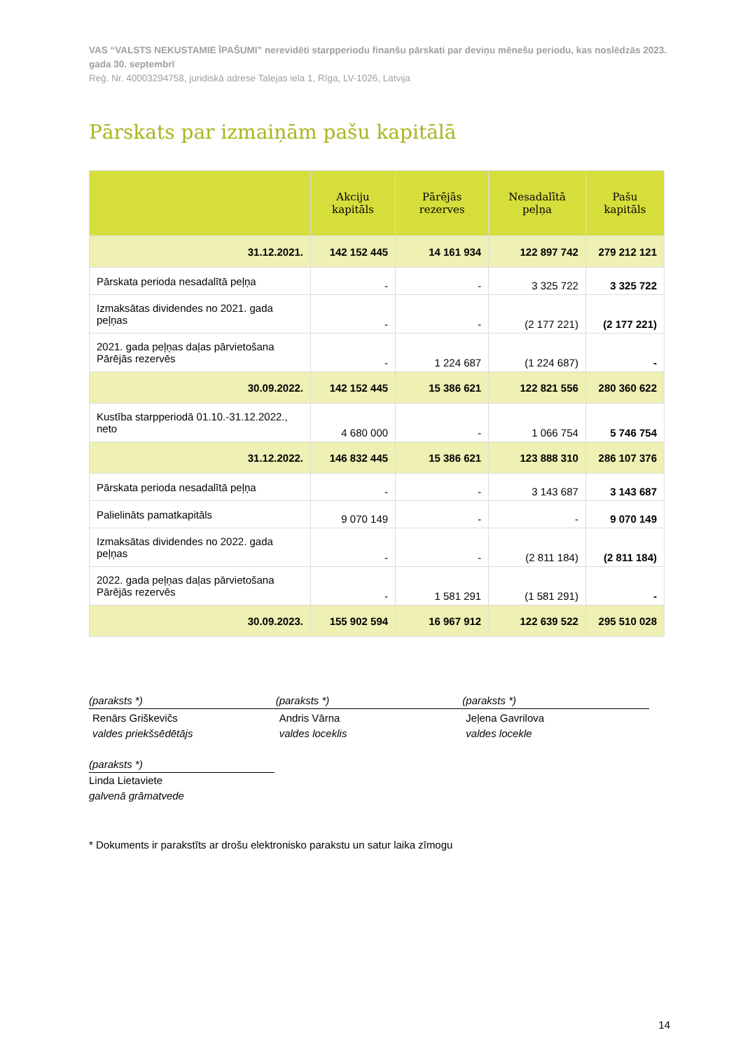VAS “VALSTS NEKUSTAMIE ĪPAŠUMI” nerevidēti starpperiodu finanšu pārskati par deviņu mēnešu periodu, kas noslēdzās 2023. gada 30. septembrī
Reģ. Nr. 40003294758, juridiskā adrese Talejas iela 1, Rīga, LV-1026, Latvija
Pārskats par izmaiņām pašu kapitālā
| | Akciju kapitāls | Pārējās rezerves | Nesadalītā peļņa | Pašu kapitāls |
| --- | --- | --- | --- | --- |
| 31.12.2021. | 142 152 445 | 14 161 934 | 122 897 742 | 279 212 121 |
| Pārskata perioda nesadalītā peļņa | - | - | 3 325 722 | 3 325 722 |
| Izmaksātas dividendes no 2021. gada peļņas | - | - | (2 177 221) | (2 177 221) |
| 2021. gada peļņas daļas pārvietošana Pārējās rezervēs | - | 1 224 687 | (1 224 687) | - |
| 30.09.2022. | 142 152 445 | 15 386 621 | 122 821 556 | 280 360 622 |
| Kustība starpperiodā 01.10.-31.12.2022., neto | 4 680 000 | - | 1 066 754 | 5 746 754 |
| 31.12.2022. | 146 832 445 | 15 386 621 | 123 888 310 | 286 107 376 |
| Pārskata perioda nesadalītā peļņa | - | - | 3 143 687 | 3 143 687 |
| Palielināts pamatkapitāls | 9 070 149 | - | - | 9 070 149 |
| Izmaksātas dividendes no 2022. gada peļņas | - | - | (2 811 184) | (2 811 184) |
| 2022. gada peļņas daļas pārvietošana Pārējās rezervēs | - | 1 581 291 | (1 581 291) | - |
| 30.09.2023. | 155 902 594 | 16 967 912 | 122 639 522 | 295 510 028 |
(paraksts *)
Renārs Griškevičs
valdes priekšsēdētājs
(paraksts *)
Andris Vārna
valdes loceklis
(paraksts *)
Jeļena Gavrilova
valdes locekle
(paraksts *)
Linda Lietaviete
galvenā grāmatvede
* Dokuments ir parakstīts ar drošu elektronisko parakstu un satur laika zīmogu
14